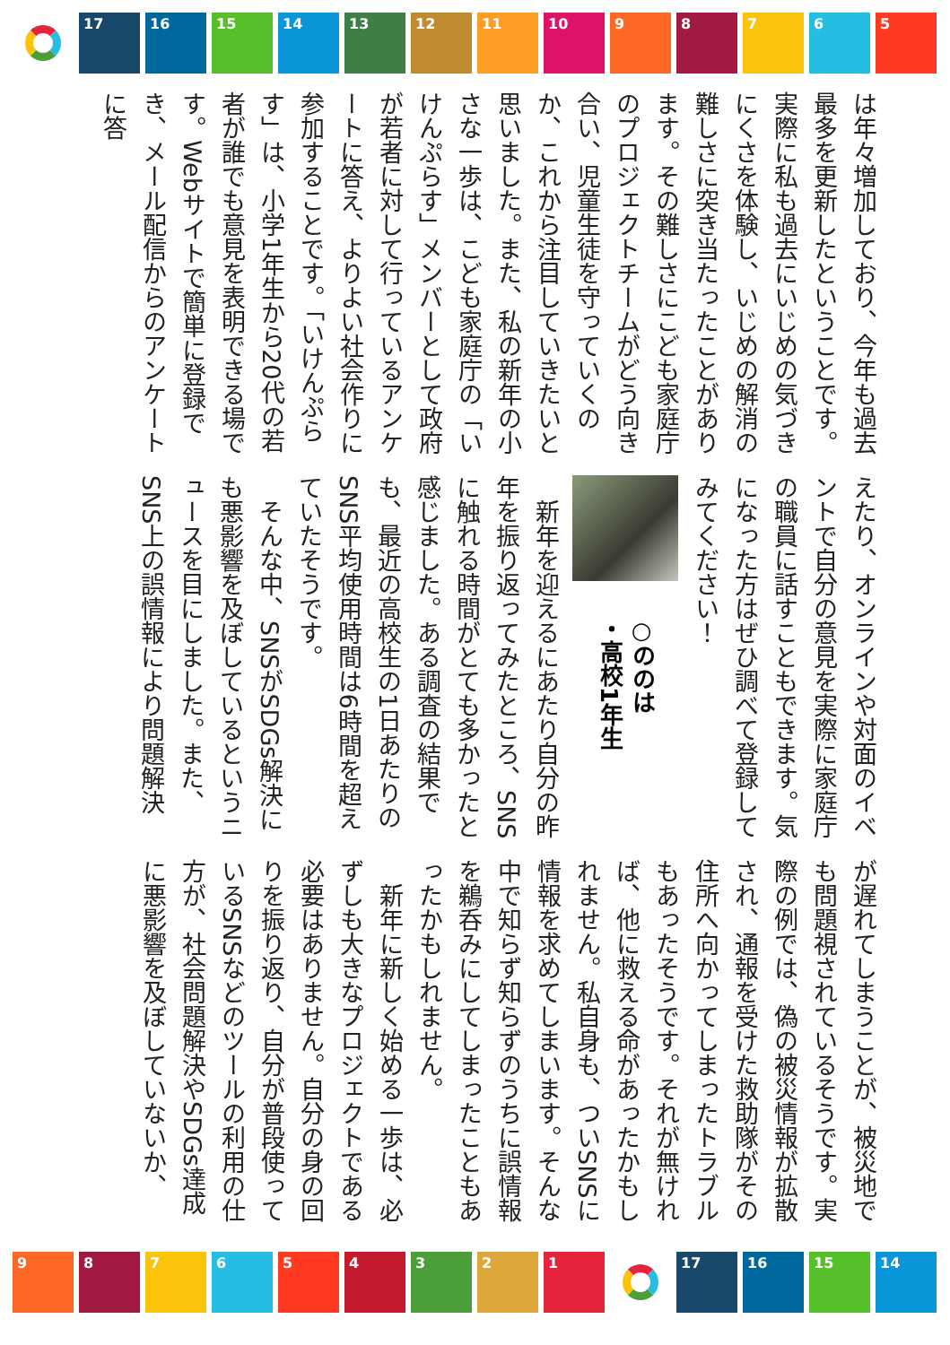17 16 15 14 13 12 11 10 9 8 7 6 5
は年々増加しており、今年も過去最多を更新したということです。実際に私も過去にいじめの気づきにくさを体験し、いじめの解消の難しさに突き当たったことがあります。その難しさにこども家庭庁のプロジェクトチームがどう向き合い、児童生徒を守っていくのか、これから注目していきたいと思いました。また、私の新年の小さな一歩は、こども家庭庁の「いけんぷらす」メンバーとして政府が若者に対して行っているアンケートに答え、よりよい社会作りに参加することです。「いけんぷらす」は、小学1年生から20代の若者が誰でも意見を表明できる場です。Webサイトで簡単に登録でき、メール配信からのアンケートに答
えたり、オンラインや対面のイベントで自分の意見を実際に家庭庁の職員に話すこともできます。気になった方はぜひ調べて登録してみてください！
○ののは
・高校1年生
　新年を迎えるにあたり自分の昨年を振り返ってみたところ、SNSに触れる時間がとても多かったと感じました。ある調査の結果でも、最近の高校生の1日あたりのSNS平均使用時間は6時間を超えていたそうです。
　そんな中、SNSがSDGs解決にも悪影響を及ぼしているというニュースを目にしました。また、SNS上の誤情報により問題解決
が遅れてしまうことが、被災地でも問題視されているそうです。実際の例では、偽の被災情報が拡散され、通報を受けた救助隊がその住所へ向かってしまったトラブルもあったそうです。それが無ければ、他に救える命があったかもしれません。私自身も、ついSNSに情報を求めてしまいます。そんな中で知らず知らずのうちに誤情報を鵜呑みにしてしまったこともあったかもしれません。
　新年に新しく始める一歩は、必ずしも大きなプロジェクトである必要はありません。自分の身の回りを振り返り、自分が普段使っているSNSなどのツールの利用の仕方が、社会問題解決やSDGs達成に悪影響を及ぼしていないか、
9 8 7 6 5 4 3 2 1 17 16 15 14